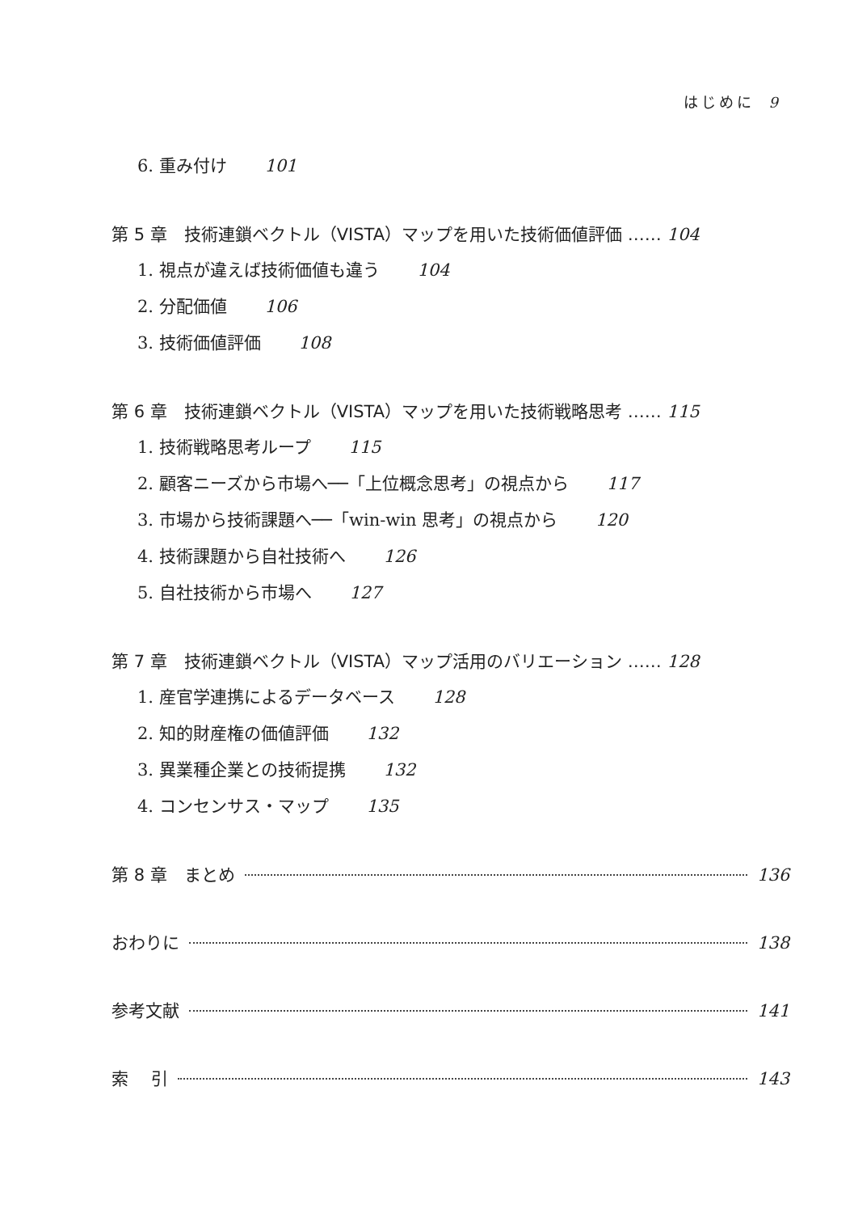はじめに 9
6. 重み付け 101
第 5 章　技術連鎖ベクトル（VISTA）マップを用いた技術価値評価 …… 104
1. 視点が違えば技術価値も違う 104
2. 分配価値 106
3. 技術価値評価 108
第 6 章　技術連鎖ベクトル（VISTA）マップを用いた技術戦略思考 …… 115
1. 技術戦略思考ループ 115
2. 顧客ニーズから市場へ──「上位概念思考」の視点から 117
3. 市場から技術課題へ──「win-win 思考」の視点から 120
4. 技術課題から自社技術へ 126
5. 自社技術から市場へ 127
第 7 章　技術連鎖ベクトル（VISTA）マップ活用のバリエーション …… 128
1. 産官学連携によるデータベース 128
2. 知的財産権の価値評価 132
3. 異業種企業との技術提携 132
4. コンセンサス・マップ 135
第 8 章　まとめ 136
おわりに 138
参考文献 141
索　 引 143